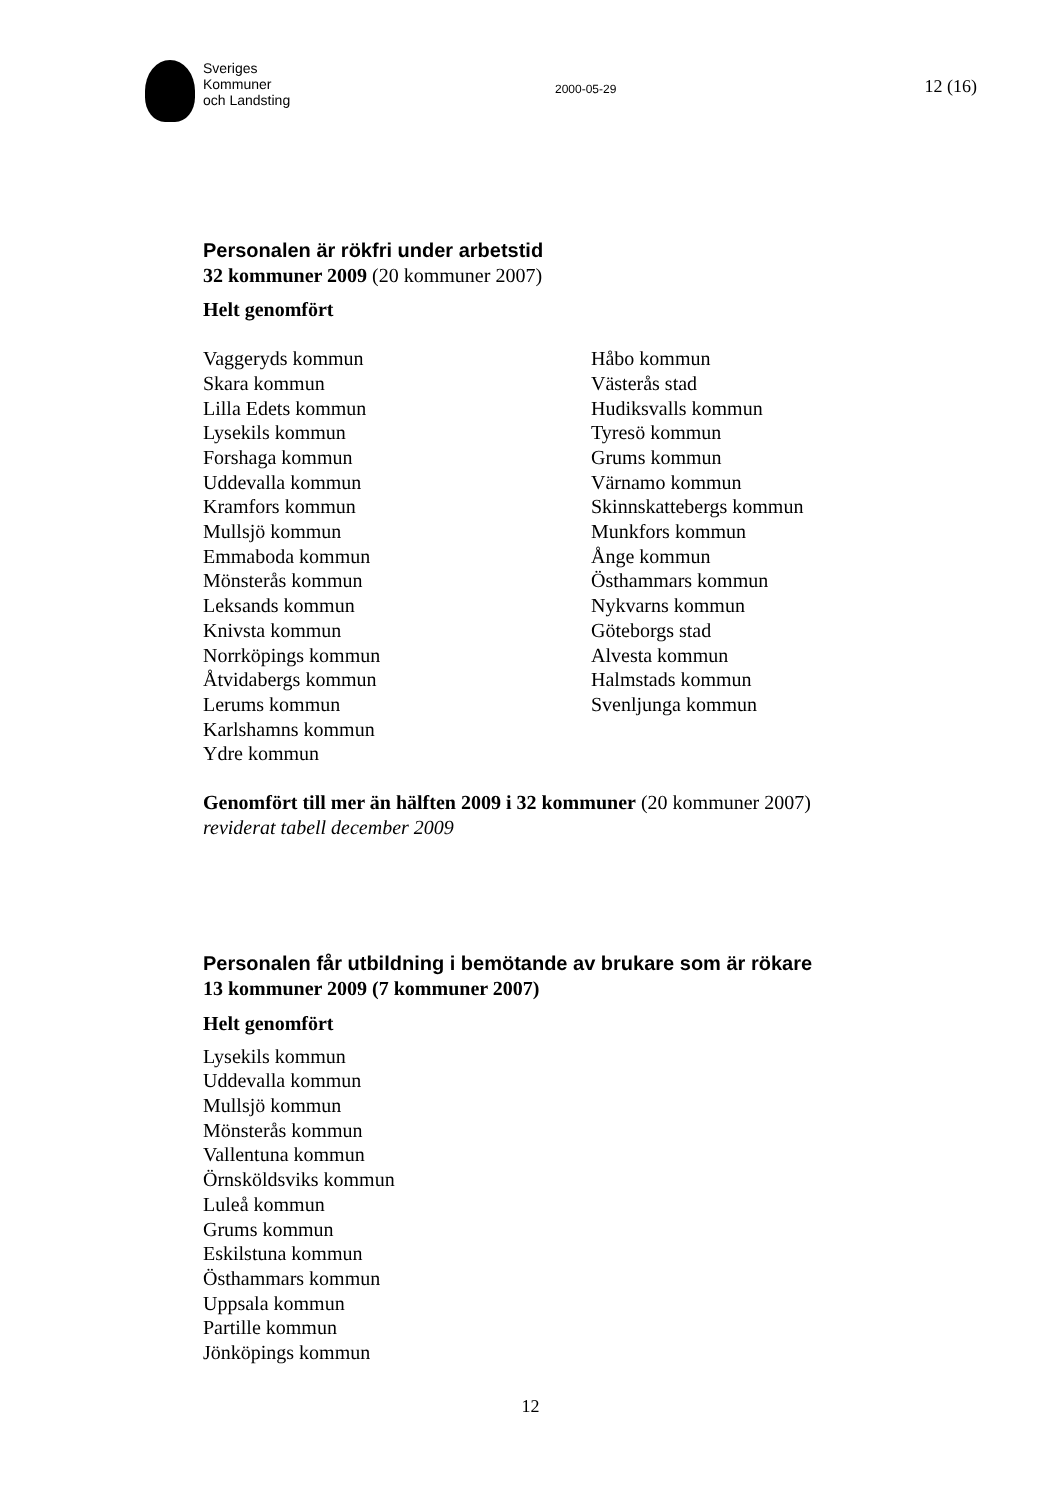Sveriges
Kommuner
och Landsting
2000-05-29
12 (16)
Personalen är rökfri under arbetstid
32 kommuner 2009 (20 kommuner 2007)
Helt genomfört
Vaggeryds kommun
Skara kommun
Lilla Edets kommun
Lysekils kommun
Forshaga kommun
Uddevalla kommun
Kramfors kommun
Mullsjö kommun
Emmaboda kommun
Mönsterås kommun
Leksands kommun
Knivsta kommun
Norrköpings kommun
Åtvidabergs kommun
Lerums kommun
Karlshamns kommun
Ydre kommun
Håbo kommun
Västerås stad
Hudiksvalls kommun
Tyresö kommun
Grums kommun
Värnamo kommun
Skinnskattebergs kommun
Munkfors kommun
Ånge kommun
Östhammars kommun
Nykvarns kommun
Göteborgs stad
Alvesta kommun
Halmstads kommun
Svenljunga kommun
Genomfört till mer än hälften 2009 i 32 kommuner (20 kommuner 2007)
reviderat tabell december 2009
Personalen får utbildning i bemötande av brukare som är rökare
13 kommuner 2009 (7 kommuner 2007)
Helt genomfört
Lysekils kommun
Uddevalla kommun
Mullsjö kommun
Mönsterås kommun
Vallentuna kommun
Örnsköldsviks kommun
Luleå kommun
Grums kommun
Eskilstuna kommun
Östhammars kommun
Uppsala kommun
Partille kommun
Jönköpings kommun
12